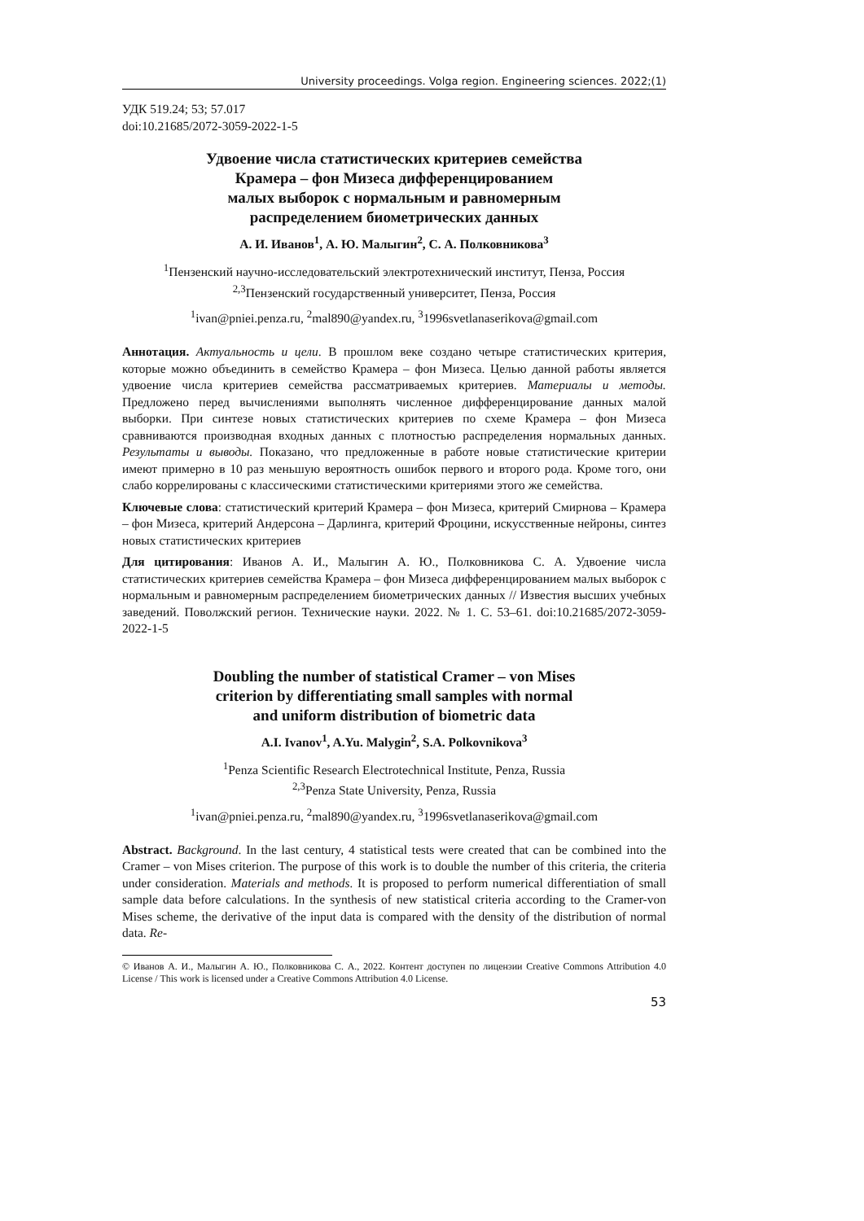University proceedings. Volga region. Engineering sciences. 2022;(1)
УДК 519.24; 53; 57.017
doi:10.21685/2072-3059-2022-1-5
Удвоение числа статистических критериев семейства
Крамера – фон Мизеса дифференцированием
малых выборок с нормальным и равномерным
распределением биометрических данных
А. И. Иванов<sup>1</sup>, А. Ю. Малыгин<sup>2</sup>, С. А. Полковникова<sup>3</sup>
<sup>1</sup> Пензенский научно-исследовательский электротехнический институт, Пенза, Россия
<sup>2,3</sup>Пензенский государственный университет, Пенза, Россия
<sup>1</sup> ivan@pniei.penza.ru, <sup>2</sup>mal890@yandex.ru, <sup>3</sup>1996svetlanaserikova@gmail.com
Аннотация. Актуальность и цели. В прошлом веке создано четыре статистических критерия, которые можно объединить в семейство Крамера – фон Мизеса. Целью данной работы является удвоение числа критериев семейства рассматриваемых критериев. Материалы и методы. Предложено перед вычислениями выполнять численное дифференцирование данных малой выборки. При синтезе новых статистических критериев по схеме Крамера – фон Мизеса сравниваются производная входных данных с плотностью распределения нормальных данных. Результаты и выводы. Показано, что предложенные в работе новые статистические критерии имеют примерно в 10 раз меньшую вероятность ошибок первого и второго рода. Кроме того, они слабо коррелированы с классическими статистическими критериями этого же семейства.
Ключевые слова: статистический критерий Крамера – фон Мизеса, критерий Смирнова – Крамера – фон Мизеса, критерий Андерсона – Дарлинга, критерий Фроцини, искусственные нейроны, синтез новых статистических критериев
Для цитирования: Иванов А. И., Малыгин А. Ю., Полковникова С. А. Удвоение числа статистических критериев семейства Крамера – фон Мизеса дифференцированием малых выборок с нормальным и равномерным распределением биометрических данных // Известия высших учебных заведений. Поволжский регион. Технические науки. 2022. № 1. С. 53–61. doi:10.21685/2072-3059-2022-1-5
Doubling the number of statistical Cramer – von Mises
criterion by differentiating small samples with normal
and uniform distribution of biometric data
A.I. Ivanov<sup>1</sup>, A.Yu. Malygin<sup>2</sup>, S.A. Polkovnikova<sup>3</sup>
<sup>1</sup> Penza Scientific Research Electrotechnical Institute, Penza, Russia
<sup>2,3</sup>Penza State University, Penza, Russia
<sup>1</sup> ivan@pniei.penza.ru, <sup>2</sup>mal890@yandex.ru, <sup>3</sup>1996svetlanaserikova@gmail.com
Abstract. Background. In the last century, 4 statistical tests were created that can be combined into the Cramer – von Mises criterion. The purpose of this work is to double the number of this criteria, the criteria under consideration. Materials and methods. It is proposed to perform numerical differentiation of small sample data before calculations. In the synthesis of new statistical criteria according to the Cramer-von Mises scheme, the derivative of the input data is compared with the density of the distribution of normal data. Re-
© Иванов А. И., Малыгин А. Ю., Полковникова С. А., 2022. Контент доступен по лицензии Creative Commons Attribution 4.0 License / This work is licensed under a Creative Commons Attribution 4.0 License.
53